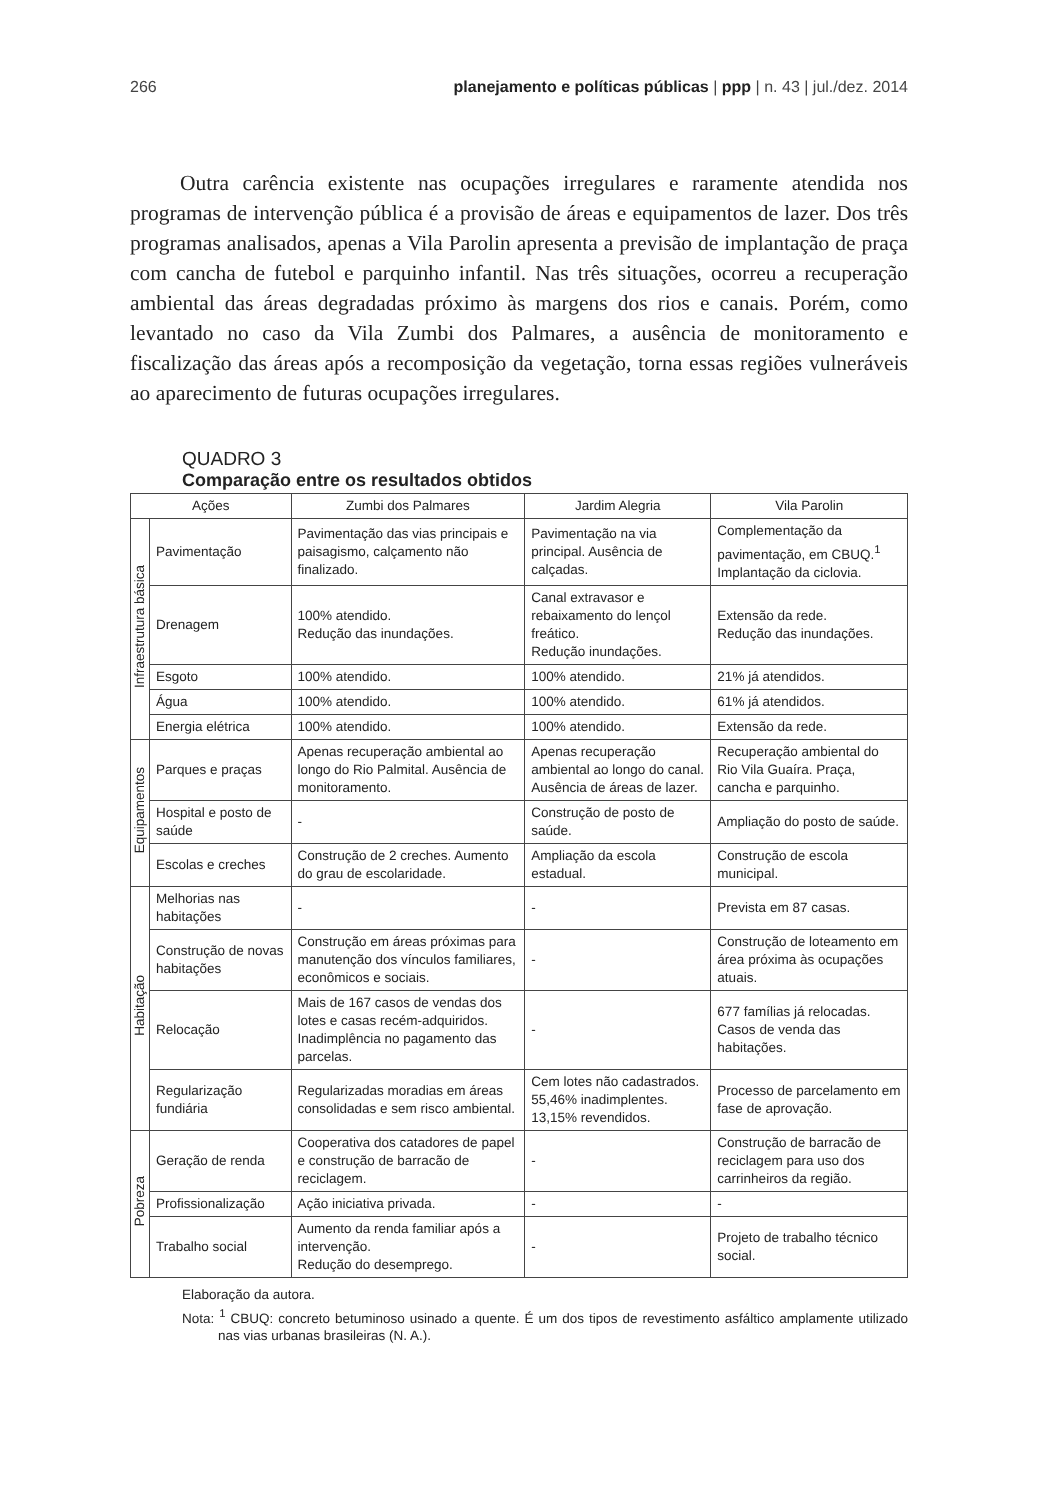266 planejamento e políticas públicas | ppp | n. 43 | jul./dez. 2014
Outra carência existente nas ocupações irregulares e raramente atendida nos programas de intervenção pública é a provisão de áreas e equipamentos de lazer. Dos três programas analisados, apenas a Vila Parolin apresenta a previsão de implantação de praça com cancha de futebol e parquinho infantil. Nas três situações, ocorreu a recuperação ambiental das áreas degradadas próximo às margens dos rios e canais. Porém, como levantado no caso da Vila Zumbi dos Palmares, a ausência de monitoramento e fiscalização das áreas após a recomposição da vegetação, torna essas regiões vulneráveis ao aparecimento de futuras ocupações irregulares.
QUADRO 3
Comparação entre os resultados obtidos
| Ações | | Zumbi dos Palmares | Jardim Alegria | Vila Parolin |
| --- | --- | --- | --- | --- |
| Infraestrutura básica | Pavimentação | Pavimentação das vias principais e paisagismo, calçamento não finalizado. | Pavimentação na via principal. Ausência de calçadas. | Complementação da pavimentação, em CBUQ.<sup>1</sup> Implantação da ciclovia. |
| | Drenagem | 100% atendido. Redução das inundações. | Canal extravasor e rebaixamento do lençol freático. Redução inundações. | Extensão da rede. Redução das inundações. |
| | Esgoto | 100% atendido. | 100% atendido. | 21% já atendidos. |
| | Água | 100% atendido. | 100% atendido. | 61% já atendidos. |
| | Energia elétrica | 100% atendido. | 100% atendido. | Extensão da rede. |
| Equipamentos | Parques e praças | Apenas recuperação ambiental ao longo do Rio Palmital. Ausência de monitoramento. | Apenas recuperação ambiental ao longo do canal. Ausência de áreas de lazer. | Recuperação ambiental do Rio Vila Guaíra. Praça, cancha e parquinho. |
| | Hospital e posto de saúde | - | Construção de posto de saúde. | Ampliação do posto de saúde. |
| | Escolas e creches | Construção de 2 creches. Aumento do grau de escolaridade. | Ampliação da escola estadual. | Construção de escola municipal. |
| Habitação | Melhorias nas habitações | - | - | Prevista em 87 casas. |
| | Construção de novas habitações | Construção em áreas próximas para manutenção dos vínculos familiares, econômicos e sociais. | - | Construção de loteamento em área próxima às ocupações atuais. |
| | Relocação | Mais de 167 casos de vendas dos lotes e casas recém-adquiridos. Inadimplência no pagamento das parcelas. | - | 677 famílias já relocadas. Casos de venda das habitações. |
| | Regularização fundiária | Regularizadas moradias em áreas consolidadas e sem risco ambiental. | Cem lotes não cadastrados. 55,46% inadimplentes. 13,15% revendidos. | Processo de parcelamento em fase de aprovação. |
| Pobreza | Geração de renda | Cooperativa dos catadores de papel e construção de barracão de reciclagem. | - | Construção de barracão de reciclagem para uso dos carrinheiros da região. |
| | Profissionalização | Ação iniciativa privada. | - | - |
| | Trabalho social | Aumento da renda familiar após a intervenção. Redução do desemprego. | - | Projeto de trabalho técnico social. |
Elaboração da autora.
Nota: <sup>1</sup> CBUQ: concreto betuminoso usinado a quente. É um dos tipos de revestimento asfáltico amplamente utilizado nas vias urbanas brasileiras (N. A.).